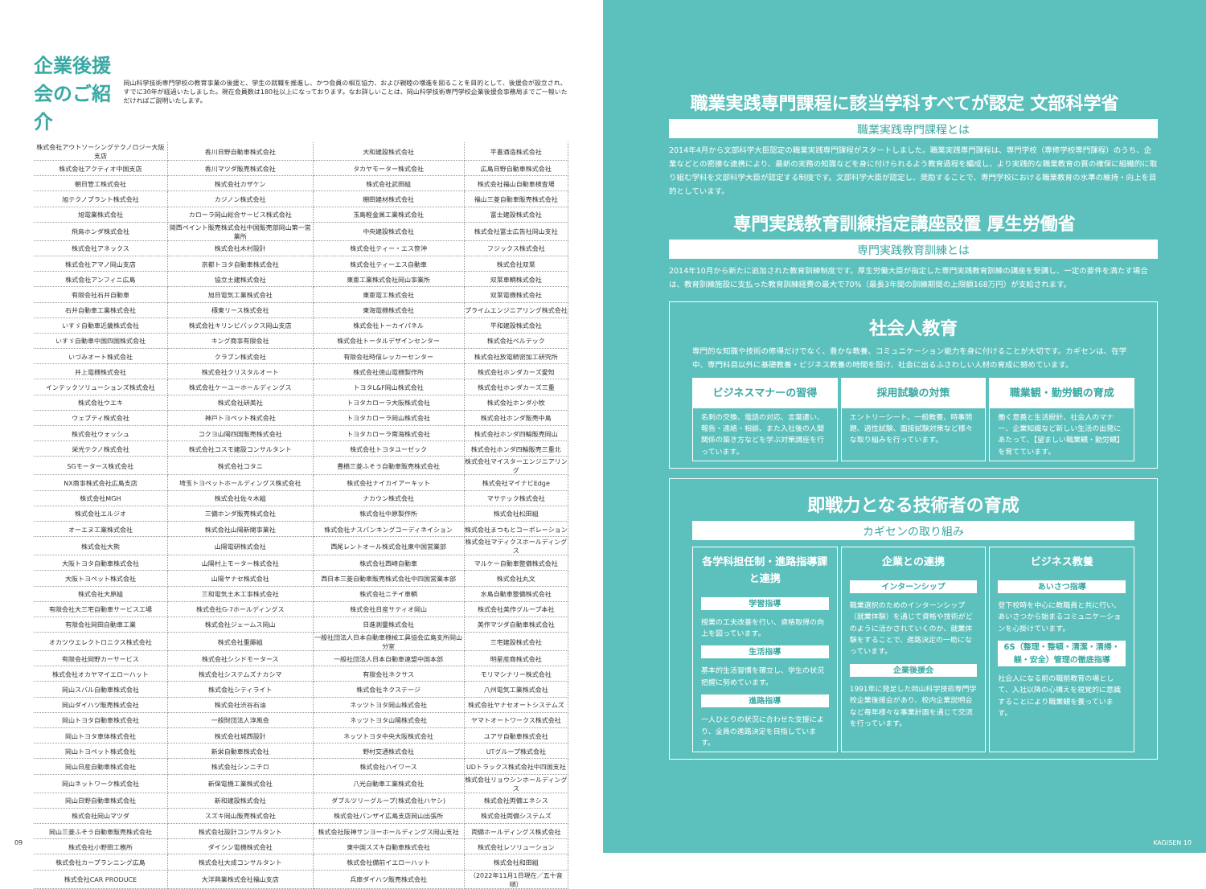企業後援会のご紹介
岡山科学技術専門学校の教育事業の後援と、学生の就職を推進し、かつ会員の相互協力、および親睦の増進を図ることを目的として、後援会が設立され、すでに30年が経過いたしました。現在会員数は180社以上になっております。なお詳しいことは、岡山科学技術専門学校企業後援会事務局までご一報いただければご説明いたします。
| 株式会社アウトソーシングテクノロジー大阪支店 | 香川日野自動車株式会社 | 大和建設株式会社 | 平喜酒造株式会社 |
| 株式会社アクティオ中国支店 | 香川マツダ販売株式会社 | タカヤモーター株式会社 | 広島日野自動車株式会社 |
| 朝日管工株式会社 | 株式会社カザケン | 株式会社武田組 | 株式会社福山自動車検査場 |
| 旭テクノプラント株式会社 | カジノン株式会社 | 棚田建材株式会社 | 福山三菱自動車販売株式会社 |
| 旭電業株式会社 | カローラ岡山総合サービス株式会社 | 玉島軽金属工業株式会社 | 富士建設株式会社 |
| 飛鳥ホンダ株式会社 | 関西ペイント販売株式会社中国販売部岡山第一営業所 | 中央建設株式会社 | 株式会社富士広告社岡山支社 |
| 株式会社アネックス | 株式会社木村設計 | 株式会社ティー・エス笹沖 | フジックス株式会社 |
| 株式会社アマノ岡山支店 | 京都トヨタ自動車株式会社 | 株式会社ティーエス自動車 | 株式会社双葉 |
| 株式会社アンフィニ広島 | 協立土建株式会社 | 東亜工業株式会社岡山事業所 | 双葉車輌株式会社 |
| 有限会社石井自動車 | 旭日電気工業株式会社 | 東亜電工株式会社 | 双葉電機株式会社 |
| 石井自動車工業株式会社 | 極東リース株式会社 | 東海電機株式会社 | プライムエンジニアリング株式会社 |
| いすゞ自動車近畿株式会社 | 株式会社キリンビバックス岡山支店 | 株式会社トーカイパネル | 平和建設株式会社 |
| いすゞ自動車中国四国株式会社 | キング商事有限会社 | 株式会社トータルデザインセンター | 株式会社ベルテック |
| いづみオート株式会社 | クラブン株式会社 | 有限会社時信レッカーセンター | 株式会社放電精密加工研究所 |
| 井上電機株式会社 | 株式会社クリスタルオート | 株式会社徳山電機製作所 | 株式会社ホンダカーズ愛知 |
| インテックソリューションズ株式会社 | 株式会社ケーユーホールディングス | トヨタL&F岡山株式会社 | 株式会社ホンダカーズ三重 |
| 株式会社ウエキ | 株式会社研美社 | トヨタカローラ大阪株式会社 | 株式会社ホンダ小牧 |
| ウェブティ株式会社 | 神戸トヨペット株式会社 | トヨタカローラ岡山株式会社 | 株式会社ホンダ販売中島 |
| 株式会社ウォッシュ | コクヨ山陽四国販売株式会社 | トヨタカローラ南海株式会社 | 株式会社ホンダ四輪販売岡山 |
| 栄光テクノ株式会社 | 株式会社コスモ建設コンサルタント | 株式会社トヨタユーゼック | 株式会社ホンダ四輪販売三重北 |
| SGモータース株式会社 | 株式会社コタニ | 豊橋三菱ふそう自動車販売株式会社 | 株式会社マイスターエンジニアリング |
| NX商事株式会社広島支店 | 埼玉トヨペットホールディングス株式会社 | 株式会社ナイカイアーキット | 株式会社マイナビEdge |
| 株式会社MGH | 株式会社佐々木組 | ナカウン株式会社 | マサテック株式会社 |
| 株式会社エルジオ | 三備ホンダ販売株式会社 | 株式会社中原製作所 | 株式会社松田組 |
| オーエヌ工業株式会社 | 株式会社山陽新聞事業社 | 株式会社ナスバンキングコーディネイション | 株式会社まつもとコーポレーション |
| 株式会社大熊 | 山陽電研株式会社 | 西尾レントオール株式会社東中国営業部 | 株式会社マティクスホールディングス |
| 大阪トヨタ自動車株式会社 | 山陽村上モーター株式会社 | 株式会社西崎自動車 | マルケー自動車整備株式会社 |
| 大阪トヨペット株式会社 | 山陽ヤナセ株式会社 | 西日本三菱自動車販売株式会社中四国営業本部 | 株式会社丸文 |
| 株式会社大原組 | 三和電気土木工事株式会社 | 株式会社ニチイ車輌 | 水島自動車整備株式会社 |
| 有限会社大三宅自動車サービス工場 | 株式会社G-7ホールディングス | 株式会社日産サティオ岡山 | 株式会社美作グループ本社 |
| 有限会社岡田自動車工業 | 株式会社ジェームス岡山 | 日進測量株式会社 | 美作マツダ自動車株式会社 |
| オカツウエレクトロニクス株式会社 | 株式会社重藤組 | 一般社団法人日本自動車機械工具協会広島支所岡山分室 | 三宅建設株式会社 |
| 有限会社岡野カーサービス | 株式会社シシドモータース | 一般社団法人日本自動車連盟中国本部 | 明星産商株式会社 |
| 株式会社オカヤマイエローハット | 株式会社システムズナカシマ | 有限会社ネクサス | モリマシナリー株式会社 |
| 岡山スバル自動車株式会社 | 株式会社シティライト | 株式会社ネクステージ | 八州電気工業株式会社 |
| 岡山ダイハツ販売株式会社 | 株式会社渋谷石油 | ネッツトヨタ岡山株式会社 | 株式会社ヤナセオートシステムズ |
| 岡山トヨタ自動車株式会社 | 一般財団法人淳風会 | ネッツトヨタ山陽株式会社 | ヤマトオートワークス株式会社 |
| 岡山トヨタ車体株式会社 | 株式会社城西設計 | ネッツトヨタ中央大阪株式会社 | ユアサ自動車株式会社 |
| 岡山トヨペット株式会社 | 新栄自動車株式会社 | 野村交通株式会社 | UTグループ株式会社 |
| 岡山日産自動車株式会社 | 株式会社シンニチロ | 株式会社ハイワース | UDトラックス株式会社中四国支社 |
| 岡山ネットワーク株式会社 | 新保電機工業株式会社 | 八光自動車工業株式会社 | 株式会社リョウシンホールディングス |
| 岡山日野自動車株式会社 | 新和建設株式会社 | ダブルツリーグループ(株式会社ハヤシ) | 株式会社両備エネシス |
| 株式会社岡山マツダ | スズキ岡山販売株式会社 | 株式会社バンザイ広島支店岡山出張所 | 株式会社両備システムズ |
| 岡山三菱ふそう自動車販売株式会社 | 株式会社設計コンサルタント | 株式会社阪神サンヨーホールディングス岡山支社 | 両備ホールディングス株式会社 |
| 株式会社小野田工務所 | ダイシン電機株式会社 | 東中国スズキ自動車株式会社 | 株式会社レソリューション |
| 株式会社カープランニング広島 | 株式会社大成コンサルタント | 株式会社備前イエローハット | 株式会社和田組 |
| 株式会社CAR PRODUCE | 大洋興業株式会社福山支店 | 兵庫ダイハツ販売株式会社 | （2022年11月1日現在／五十音順） |
09
職業実践専門課程に該当学科すべてが認定 文部科学省
職業実践専門課程とは
2014年4月から文部科学大臣認定の職業実践専門課程がスタートしました。職業実践専門課程は、専門学校（専修学校専門課程）のうち、企業などとの密接な連携により、最新の実務の知識などを身に付けられるよう教育過程を編成し、より実践的な職業教育の質の確保に組織的に取り組む学科を文部科学大臣が認定する制度です。文部科学大臣が認定し、奨励することで、専門学校における職業教育の水準の維持・向上を目的としています。
専門実践教育訓練指定講座設置 厚生労働省
専門実践教育訓練とは
2014年10月から新たに追加された教育訓練制度です。厚生労働大臣が指定した専門実践教育訓練の講座を受講し、一定の要件を満たす場合は、教育訓練施設に支払った教育訓練経費の最大で70%（最長3年間の訓練期間の上限額168万円）が支給されます。
社会人教育
専門的な知識や技術の修得だけでなく、豊かな教養、コミュニケーション能力を身に付けることが大切です。カギセンは、在学中、専門科目以外に基礎教養・ビジネス教養の時間を設け、社会に出るふさわしい人材の育成に努めています。
ビジネスマナーの習得
名刺の交換、電話の対応、言葉遣い、報告・連絡・相談、また入社後の人間関係の築き方などを学ぶ対策講座を行っています。
採用試験の対策
エントリーシート、一般教養、時事問題、適性試験、面接試験対策など様々な取り組みを行っています。
職業観・勤労観の育成
働く意義と生活設計、社会人のマナー、企業知識など新しい生活の出発にあたって、【望ましい職業観・勤労観】を育てています。
即戦力となる技術者の育成
カギセンの取り組み
各学科担任制・進路指導課と連携
学習指導
授業の工夫改善を行い、資格取得の向上を図っています。
生活指導
基本的生活習慣を確立し、学生の状況把握に努めています。
進路指導
一人ひとりの状況に合わせた支援により、全員の進路決定を目指しています。
企業との連携
インターンシップ
職業選択のためのインターンシップ（就業体験）を通じて資格や技術がどのように活かされていくのか、就業体験をすることで、進路決定の一助になっています。
企業後援会
1991年に発足した岡山科学技術専門学校企業後援会があり、校内企業説明会など毎年様々な事業計画を通じて交流を行っています。
ビジネス教養
あいさつ指導
登下校時を中心に教職員と共に行い、あいさつから始まるコミュニケーションを心掛けています。
6S（整理・整頓・清潔・清掃・躾・安全）管理の徹底指導
社会人になる前の職前教育の場として、入社以降の心構えを視覚的に意識することにより職業観を養っています。
KAGISEN 10